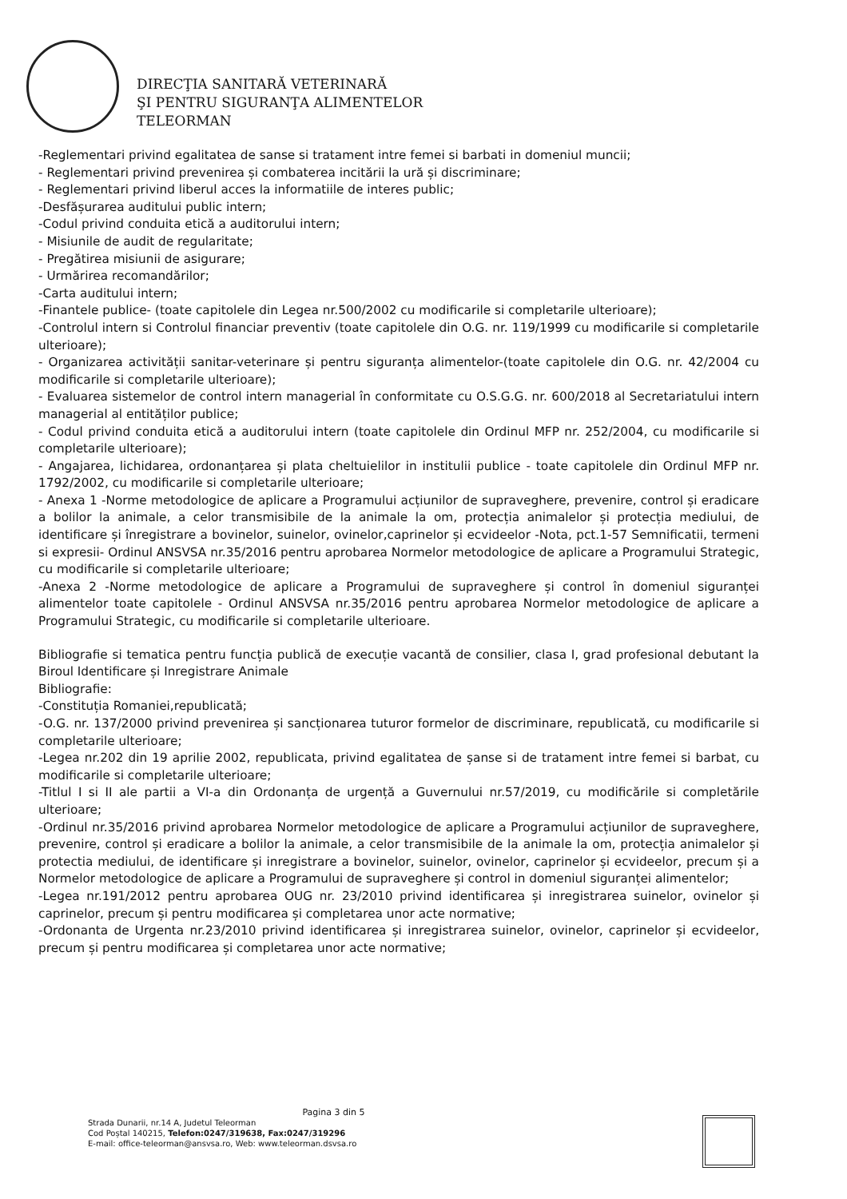DIRECŢIA SANITARĂ VETERINARĂ
ŞI PENTRU SIGURANŢA ALIMENTELOR
TELEORMAN
-Reglementari privind egalitatea de sanse si tratament intre femei si barbati in domeniul muncii;
- Reglementari privind prevenirea și combaterea incitării la ură și discriminare;
- Reglementari privind liberul acces la informatiile de interes public;
-Desfășurarea auditului public intern;
-Codul privind conduita etică a auditorului intern;
- Misiunile de audit de regularitate;
- Pregătirea misiunii de asigurare;
- Urmărirea recomandărilor;
-Carta auditului intern;
-Finantele publice- (toate capitolele din Legea nr.500/2002 cu modificarile si completarile ulterioare);
-Controlul intern si Controlul financiar preventiv (toate capitolele din O.G. nr. 119/1999 cu modificarile si completarile ulterioare);
- Organizarea activității sanitar-veterinare și pentru siguranța alimentelor-(toate capitolele din O.G. nr. 42/2004 cu modificarile si completarile ulterioare);
- Evaluarea sistemelor de control intern managerial în conformitate cu O.S.G.G. nr. 600/2018 al Secretariatului intern managerial al entităților publice;
- Codul privind conduita etică a auditorului intern (toate capitolele din Ordinul MFP nr. 252/2004, cu modificarile si completarile ulterioare);
- Angajarea, lichidarea, ordonanțarea și plata cheltuielilor in institulii publice - toate capitolele din Ordinul MFP nr. 1792/2002, cu modificarile si completarile ulterioare;
- Anexa 1 -Norme metodologice de aplicare a Programului acțiunilor de supraveghere, prevenire, control și eradicare a bolilor la animale, a celor transmisibile de la animale la om, protecția animalelor și protecția mediului, de identificare și înregistrare a bovinelor, suinelor, ovinelor,caprinelor și ecvideelor -Nota, pct.1-57 Semnificatii, termeni si expresii- Ordinul ANSVSA nr.35/2016 pentru aprobarea Normelor metodologice de aplicare a Programului Strategic, cu modificarile si completarile ulterioare;
-Anexa 2 -Norme metodologice de aplicare a Programului de supraveghere și control în domeniul siguranței alimentelor toate capitolele - Ordinul ANSVSA nr.35/2016 pentru aprobarea Normelor metodologice de aplicare a Programului Strategic, cu modificarile si completarile ulterioare.
Bibliografie si tematica pentru funcția publică de execuție vacantă de consilier, clasa I, grad profesional debutant la Biroul Identificare și Inregistrare Animale
Bibliografie:
-Constituția Romaniei,republicată;
-O.G. nr. 137/2000 privind prevenirea și sancționarea tuturor formelor de discriminare, republicată, cu modificarile si completarile ulterioare;
-Legea nr.202 din 19 aprilie 2002, republicata, privind egalitatea de șanse si de tratament intre femei si barbat, cu modificarile si completarile ulterioare;
-Titlul I si II ale partii a VI-a din Ordonanța de urgență a Guvernului nr.57/2019, cu modificările si completările ulterioare;
-Ordinul nr.35/2016 privind aprobarea Normelor metodologice de aplicare a Programului acțiunilor de supraveghere, prevenire, control și eradicare a bolilor la animale, a celor transmisibile de la animale la om, protecția animalelor și protectia mediului, de identificare și inregistrare a bovinelor, suinelor, ovinelor, caprinelor și ecvideelor, precum și a Normelor metodologice de aplicare a Programului de supraveghere și control in domeniul siguranței alimentelor;
-Legea nr.191/2012 pentru aprobarea OUG nr. 23/2010 privind identificarea și inregistrarea suinelor, ovinelor și caprinelor, precum și pentru modificarea și completarea unor acte normative;
-Ordonanta de Urgenta nr.23/2010 privind identificarea și inregistrarea suinelor, ovinelor, caprinelor și ecvideelor, precum și pentru modificarea și completarea unor acte normative;
Pagina 3 din 5
Strada Dunarii, nr.14 A, Judetul Teleorman
Cod Poștal 140215, Telefon:0247/319638, Fax:0247/319296
E-mail: office-teleorman@ansvsa.ro, Web: www.teleorman.dsvsa.ro